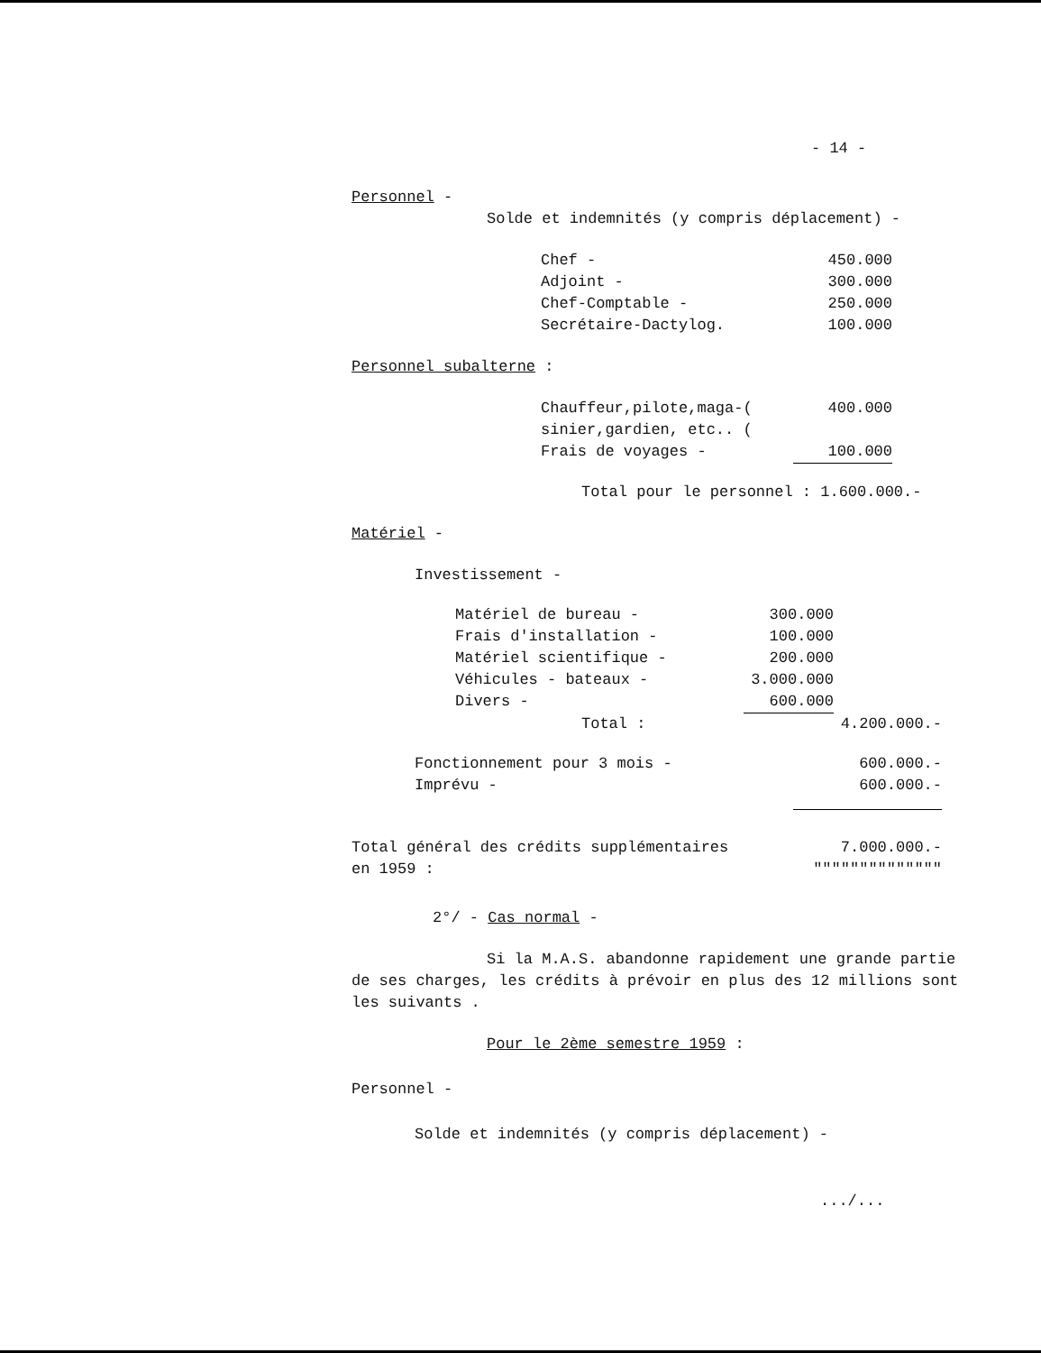- 14 -
Personnel -
Solde et indemnités (y compris déplacement) -
| Chef - | 450.000 |
| Adjoint - | 300.000 |
| Chef-Comptable - | 250.000 |
| Secrétaire-Dactylog. | 100.000 |
Personnel subalterne :
| Chauffeur,pilote,maga-( | 400.000 |
| sinier,gardien, etc.. ( | |
| Frais de voyages - | 100.000 |
Total pour le personnel : 1.600.000.-
Matériel -
Investissement -
| Matériel de bureau - | 300.000 | |
| Frais d'installation - | 100.000 | |
| Matériel scientifique - | 200.000 | |
| Véhicules - bateaux - | 3.000.000 | |
| Divers - | 600.000 | |
| Total : | | 4.200.000.- |
| Fonctionnement pour 3 mois - | 600.000.- |
| Imprévu - | 600.000.- |
| Total général des crédits supplémentaires en 1959 : | 7.000.000.- """""""""""""" |
2°/ - Cas normal -
Si la M.A.S. abandonne rapidement une grande partie de ses charges, les crédits à prévoir en plus des 12 millions sont les suivants .
Pour le 2ème semestre 1959 :
Personnel -
Solde et indemnités (y compris déplacement) -
.../...